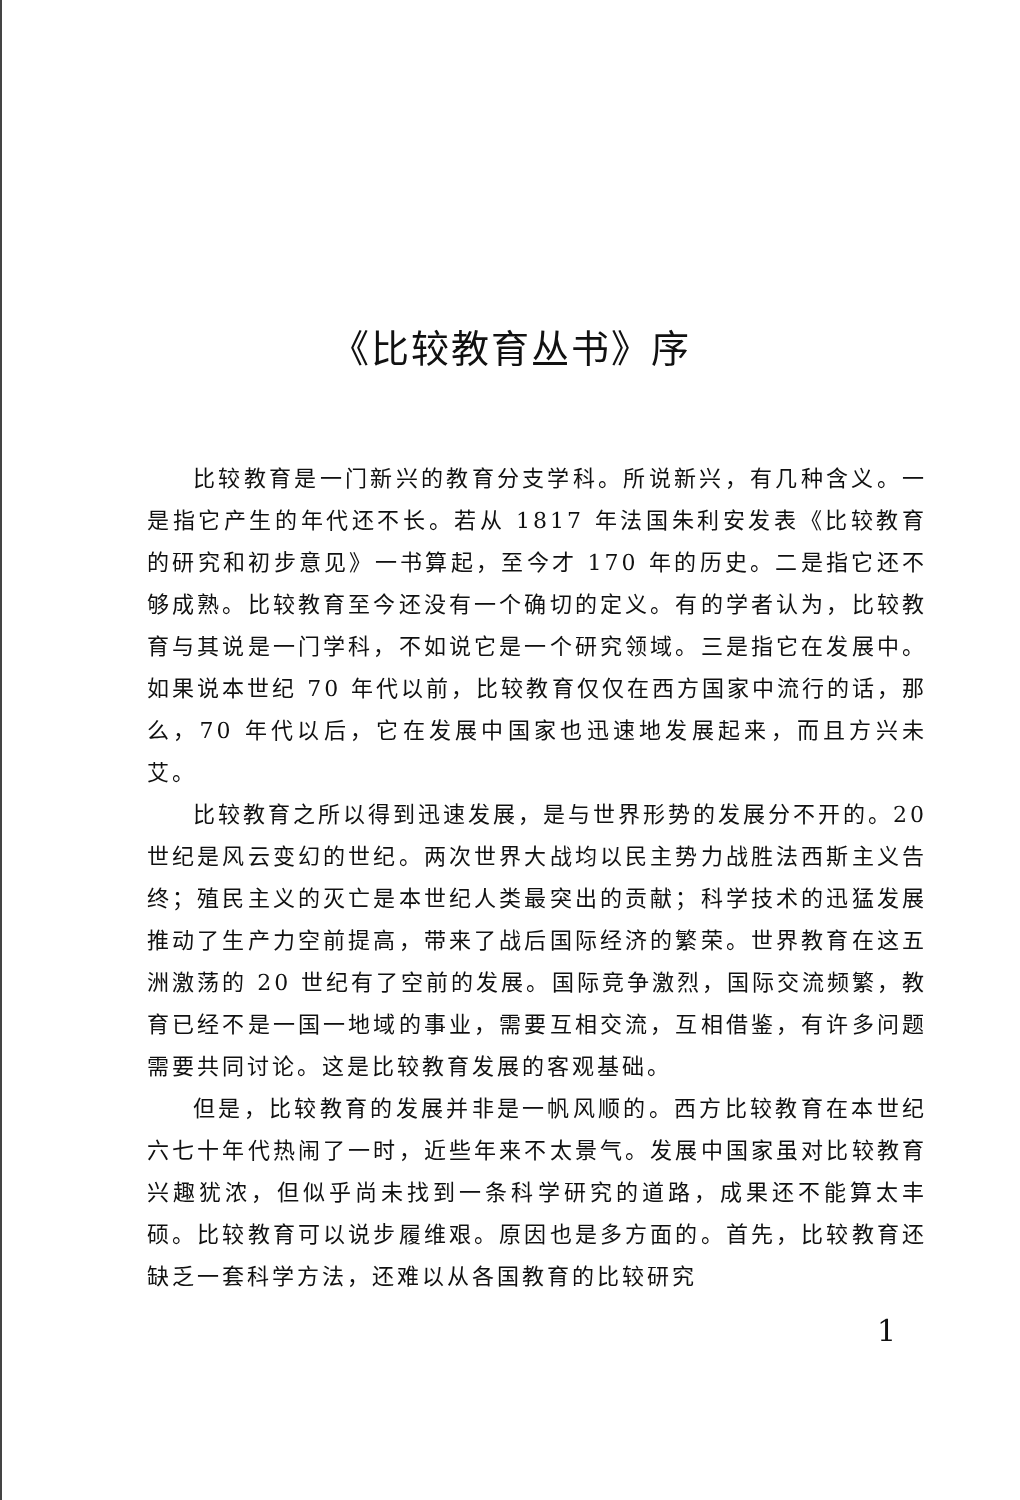《比较教育丛书》序
比较教育是一门新兴的教育分支学科。所说新兴，有几种含义。一是指它产生的年代还不长。若从 1817 年法国朱利安发表《比较教育的研究和初步意见》一书算起，至今才 170 年的历史。二是指它还不够成熟。比较教育至今还没有一个确切的定义。有的学者认为，比较教育与其说是一门学科，不如说它是一个研究领域。三是指它在发展中。如果说本世纪 70 年代以前，比较教育仅仅在西方国家中流行的话，那么，70 年代以后，它在发展中国家也迅速地发展起来，而且方兴未艾。
比较教育之所以得到迅速发展，是与世界形势的发展分不开的。20 世纪是风云变幻的世纪。两次世界大战均以民主势力战胜法西斯主义告终；殖民主义的灭亡是本世纪人类最突出的贡献；科学技术的迅猛发展推动了生产力空前提高，带来了战后国际经济的繁荣。世界教育在这五洲激荡的 20 世纪有了空前的发展。国际竞争激烈，国际交流频繁，教育已经不是一国一地域的事业，需要互相交流，互相借鉴，有许多问题需要共同讨论。这是比较教育发展的客观基础。
但是，比较教育的发展并非是一帆风顺的。西方比较教育在本世纪六七十年代热闹了一时，近些年来不太景气。发展中国家虽对比较教育兴趣犹浓，但似乎尚未找到一条科学研究的道路，成果还不能算太丰硕。比较教育可以说步履维艰。原因也是多方面的。首先，比较教育还缺乏一套科学方法，还难以从各国教育的比较研究
1